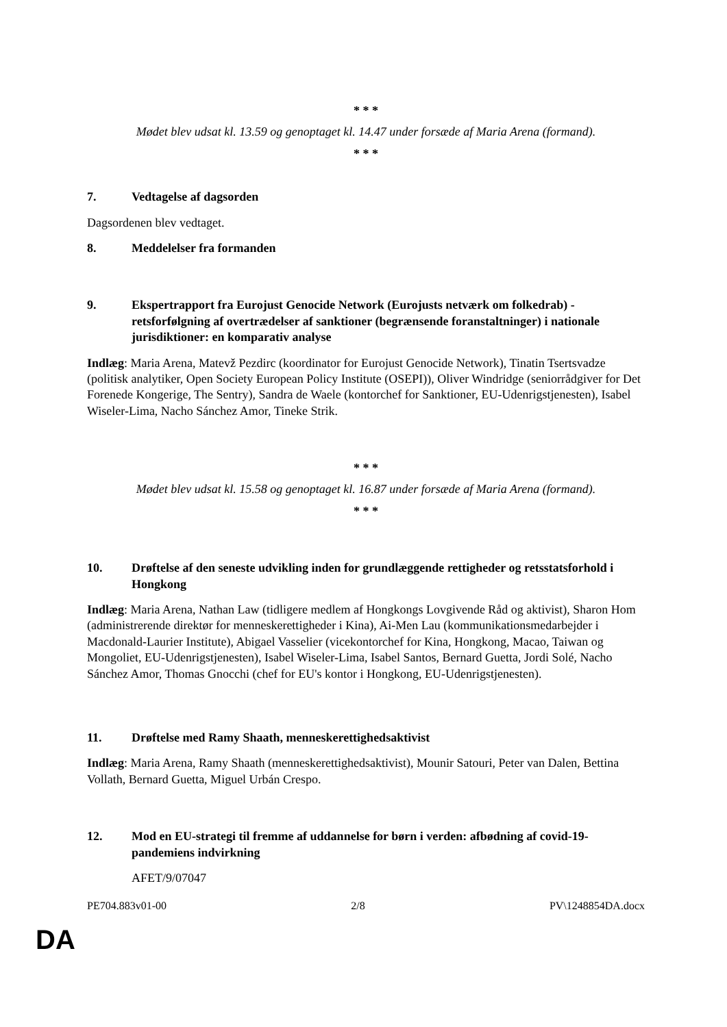* * *
Mødet blev udsat kl. 13.59 og genoptaget kl. 14.47 under forsæde af Maria Arena (formand).
* * *
7. Vedtagelse af dagsorden
Dagsordenen blev vedtaget.
8. Meddelelser fra formanden
9. Ekspertrapport fra Eurojust Genocide Network (Eurojusts netværk om folkedrab) - retsforfølgning af overtrædelser af sanktioner (begrænsende foranstaltninger) i nationale jurisdiktioner: en komparativ analyse
Indlæg: Maria Arena, Matevž Pezdirc (koordinator for Eurojust Genocide Network), Tinatin Tsertsvadze (politisk analytiker, Open Society European Policy Institute (OSEPI)), Oliver Windridge (seniorrådgiver for Det Forenede Kongerige, The Sentry), Sandra de Waele (kontorchef for Sanktioner, EU-Udenrigstjenesten), Isabel Wiseler-Lima, Nacho Sánchez Amor, Tineke Strik.
* * *
Mødet blev udsat kl. 15.58 og genoptaget kl. 16.87 under forsæde af Maria Arena (formand).
* * *
10. Drøftelse af den seneste udvikling inden for grundlæggende rettigheder og retsstatsforhold i Hongkong
Indlæg: Maria Arena, Nathan Law (tidligere medlem af Hongkongs Lovgivende Råd og aktivist), Sharon Hom (administrerende direktør for menneskerettigheder i Kina), Ai-Men Lau (kommunikationsmedarbejder i Macdonald-Laurier Institute), Abigael Vasselier (vicekontorchef for Kina, Hongkong, Macao, Taiwan og Mongoliet, EU-Udenrigstjenesten), Isabel Wiseler-Lima, Isabel Santos, Bernard Guetta, Jordi Solé, Nacho Sánchez Amor, Thomas Gnocchi (chef for EU's kontor i Hongkong, EU-Udenrigstjenesten).
11. Drøftelse med Ramy Shaath, menneskerettighedsaktivist
Indlæg: Maria Arena, Ramy Shaath (menneskerettighedsaktivist), Mounir Satouri, Peter van Dalen, Bettina Vollath, Bernard Guetta, Miguel Urbán Crespo.
12. Mod en EU-strategi til fremme af uddannelse for børn i verden: afbødning af covid-19-pandemiens indvirkning
AFET/9/07047
PE704.883v01-00 2/8 PV\1248854DA.docx
DA